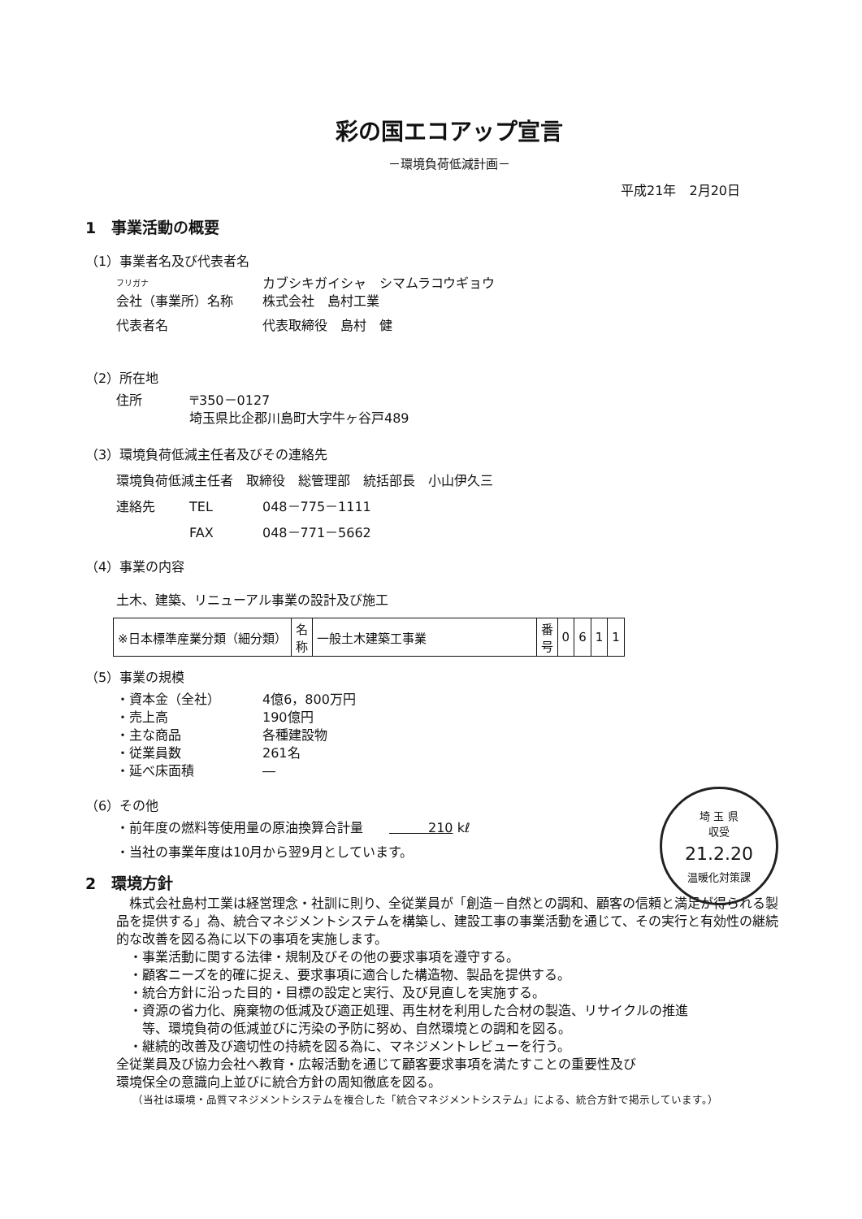彩の国エコアップ宣言
－環境負荷低減計画－
平成21年　2月20日
1　事業活動の概要
（1）事業者名及び代表者名
フリガナ カブシキガイシャ　シマムラコウギョウ
会社（事業所）名称 株式会社　島村工業
代表者名 代表取締役　島村　健
（2）所在地
住所 〒350－0127
埼玉県比企郡川島町大字牛ヶ谷戸489
（3）環境負荷低減主任者及びその連絡先
環境負荷低減主任者　取締役　総管理部　統括部長　小山伊久三
連絡先 TEL 048－775－1111
FAX 048－771－5662
（4）事業の内容
土木、建築、リニューアル事業の設計及び施工
| ※日本標準産業分類（細分類） | 名 称 | 一般土木建築工事業 | 番 号 | 0 | 6 | 1 | 1 |
（5）事業の規模
・資本金（全社） 4億6，800万円
・売上高 190億円
・主な商品 各種建設物
・従業員数 261名
・延べ床面積 ―
埼 玉 県
収受
21.2.20
温暖化対策課
（6）その他
・前年度の燃料等使用量の原油換算合計量　　　　　210 kℓ
・当社の事業年度は10月から翌9月としています。
2　環境方針
　株式会社島村工業は経営理念・社訓に則り、全従業員が「創造－自然との調和、顧客の信頼と満足が得られる製品を提供する」為、統合マネジメントシステムを構築し、建設工事の事業活動を通じて、その実行と有効性の継続的な改善を図る為に以下の事項を実施します。
　・事業活動に関する法律・規制及びその他の要求事項を遵守する。
　・顧客ニーズを的確に捉え、要求事項に適合した構造物、製品を提供する。
　・統合方針に沿った目的・目標の設定と実行、及び見直しを実施する。
　・資源の省力化、廃棄物の低減及び適正処理、再生材を利用した合材の製造、リサイクルの推進
　　等、環境負荷の低減並びに汚染の予防に努め、自然環境との調和を図る。
　・継続的改善及び適切性の持続を図る為に、マネジメントレビューを行う。
全従業員及び協力会社へ教育・広報活動を通じて顧客要求事項を満たすことの重要性及び
環境保全の意識向上並びに統合方針の周知徹底を図る。
（当社は環境・品質マネジメントシステムを複合した「統合マネジメントシステム」による、統合方針で掲示しています。）